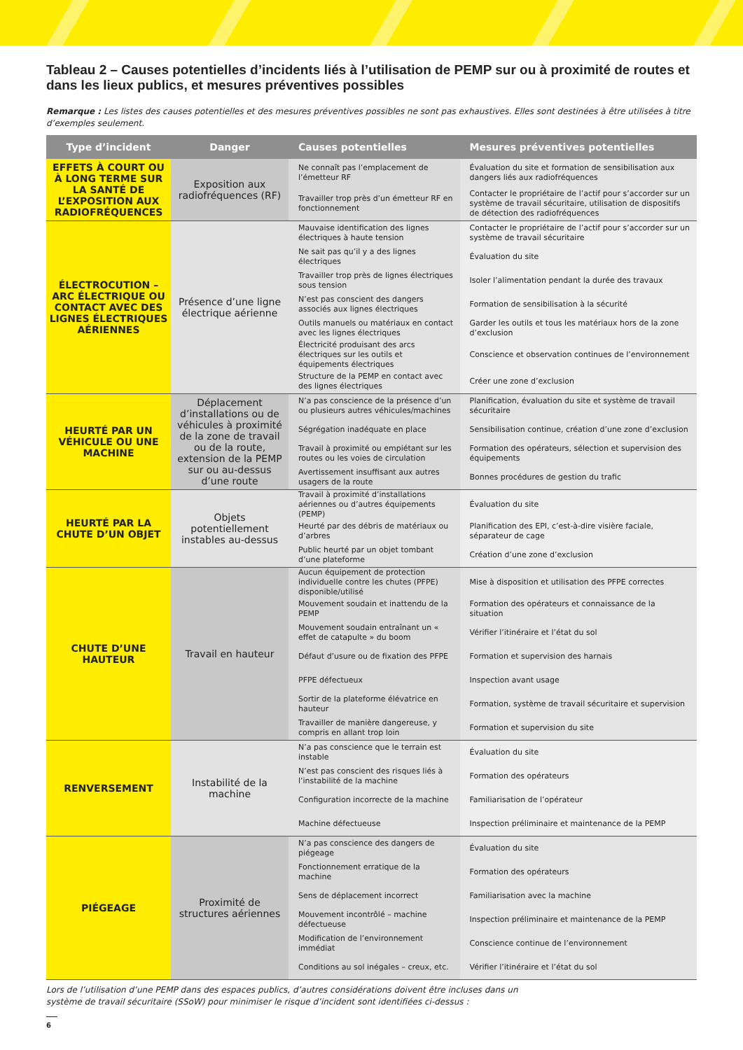Tableau 2 – Causes potentielles d’incidents liés à l’utilisation de PEMP sur ou à proximité de routes et dans les lieux publics, et mesures préventives possibles
Remarque : Les listes des causes potentielles et des mesures préventives possibles ne sont pas exhaustives. Elles sont destinées à être utilisées à titre d’exemples seulement.
| Type d’incident | Danger | Causes potentielles | Mesures préventives potentielles |
| --- | --- | --- | --- |
| EFFETS À COURT OU À LONG TERME SUR LA SANTÉ DE L’EXPOSITION AUX RADIOFRÉQUENCES | Exposition aux radiofréquences (RF) | Ne connaît pas l’emplacement de l’émetteur RF | Évaluation du site et formation de sensibilisation aux dangers liés aux radiofréquences |
| | | Travailler trop près d’un émetteur RF en fonctionnement | Contacter le propriétaire de l’actif pour s’accorder sur un système de travail sécuritaire, utilisation de dispositifs de détection des radiofréquences |
| ÉLECTROCUTION – ARC ÉLECTRIQUE OU CONTACT AVEC DES LIGNES ÉLECTRIQUES AÉRIENNES | Présence d’une ligne électrique aérienne | Mauvaise identification des lignes électriques à haute tension | Contacter le propriétaire de l’actif pour s’accorder sur un système de travail sécuritaire |
| | | Ne sait pas qu’il y a des lignes électriques | Évaluation du site |
| | | Travailler trop près de lignes électriques sous tension | Isoler l’alimentation pendant la durée des travaux |
| | | N’est pas conscient des dangers associés aux lignes électriques | Formation de sensibilisation à la sécurité |
| | | Outils manuels ou matériaux en contact avec les lignes électriques | Garder les outils et tous les matériaux hors de la zone d’exclusion |
| | | Électricité produisant des arcs électriques sur les outils et équipements électriques | Conscience et observation continues de l’environnement |
| | | Structure de la PEMP en contact avec des lignes électriques | Créer une zone d’exclusion |
| HEURTÉ PAR UN VÉHICULE OU UNE MACHINE | Déplacement d’installations ou de véhicules à proximité de la zone de travail ou de la route, extension de la PEMP sur ou au-dessus d’une route | N’a pas conscience de la présence d’un ou plusieurs autres véhicules/machines | Planification, évaluation du site et système de travail sécuritaire |
| | | Ségrégation inadéquate en place | Sensibilisation continue, création d’une zone d’exclusion |
| | | Travail à proximité ou empiétant sur les routes ou les voies de circulation | Formation des opérateurs, sélection et supervision des équipements |
| | | Avertissement insuffisant aux autres usagers de la route | Bonnes procédures de gestion du trafic |
| HEURTÉ PAR LA CHUTE D’UN OBJET | Objets potentiellement instables au-dessus | Travail à proximité d’installations aériennes ou d’autres équipements (PEMP) | Évaluation du site |
| | | Heurté par des débris de matériaux ou d’arbres | Planification des EPI, c’est-à-dire visière faciale, séparateur de cage |
| | | Public heurté par un objet tombant d’une plateforme | Création d’une zone d’exclusion |
| CHUTE D’UNE HAUTEUR | Travail en hauteur | Aucun équipement de protection individuelle contre les chutes (PFPE) disponible/utilisé | Mise à disposition et utilisation des PFPE correctes |
| | | Mouvement soudain et inattendu de la PEMP | Formation des opérateurs et connaissance de la situation |
| | | Mouvement soudain entraînant un « effet de catapulte » du boom | Vérifier l’itinéraire et l’état du sol |
| | | Défaut d’usure ou de fixation des PFPE | Formation et supervision des harnais |
| | | PFPE défectueux | Inspection avant usage |
| | | Sortir de la plateforme élévatrice en hauteur | Formation, système de travail sécuritaire et supervision |
| | | Travailler de manière dangereuse, y compris en allant trop loin | Formation et supervision du site |
| RENVERSEMENT | Instabilité de la machine | N’a pas conscience que le terrain est instable | Évaluation du site |
| | | N’est pas conscient des risques liés à l’instabilité de la machine | Formation des opérateurs |
| | | Configuration incorrecte de la machine | Familiarisation de l’opérateur |
| | | Machine défectueuse | Inspection préliminaire et maintenance de la PEMP |
| PIÉGEAGE | Proximité de structures aériennes | N’a pas conscience des dangers de piégeage | Évaluation du site |
| | | Fonctionnement erratique de la machine | Formation des opérateurs |
| | | Sens de déplacement incorrect | Familiarisation avec la machine |
| | | Mouvement incontrôlé – machine défectueuse | Inspection préliminaire et maintenance de la PEMP |
| | | Modification de l’environnement immédiat | Conscience continue de l’environnement |
| | | Conditions au sol inégales – creux, etc. | Vérifier l’itinéraire et l’état du sol |
Lors de l’utilisation d’une PEMP dans des espaces publics, d’autres considérations doivent être incluses dans un
système de travail sécuritaire (SSoW) pour minimiser le risque d’incident sont identifiées ci-dessus :
6